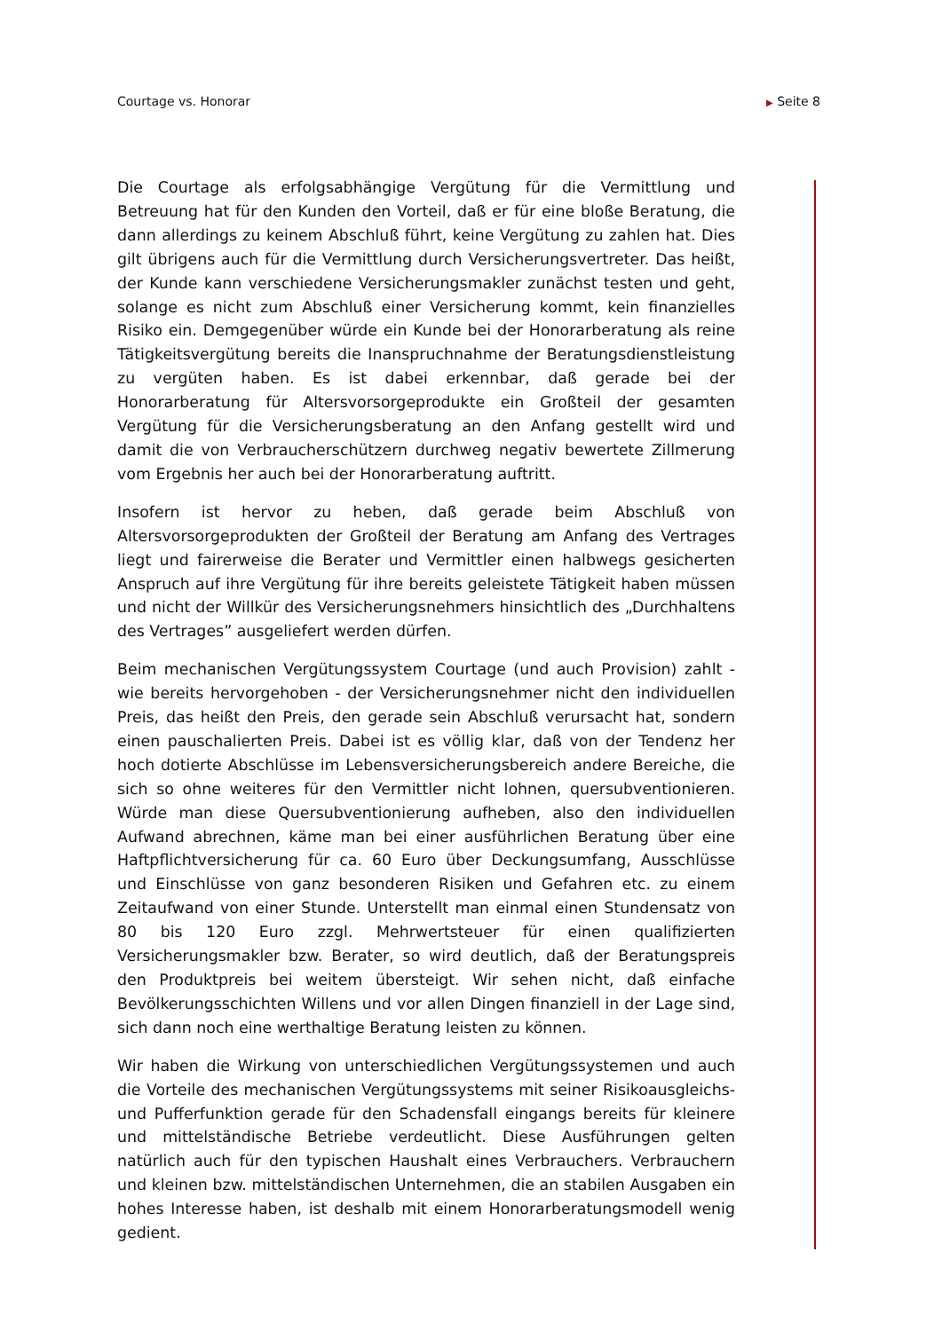Courtage vs. Honorar ▶ Seite 8
Die Courtage als erfolgsabhängige Vergütung für die Vermittlung und Betreuung hat für den Kunden den Vorteil, daß er für eine bloße Beratung, die dann allerdings zu keinem Abschluß führt, keine Vergütung zu zahlen hat. Dies gilt übrigens auch für die Vermittlung durch Versicherungsvertreter. Das heißt, der Kunde kann verschiedene Versicherungsmakler zunächst testen und geht, solange es nicht zum Abschluß einer Versicherung kommt, kein finanzielles Risiko ein. Demgegenüber würde ein Kunde bei der Honorarberatung als reine Tätigkeitsvergütung bereits die Inanspruchnahme der Beratungsdienstleistung zu vergüten haben. Es ist dabei erkennbar, daß gerade bei der Honorarberatung für Altersvorsorgeprodukte ein Großteil der gesamten Vergütung für die Versicherungsberatung an den Anfang gestellt wird und damit die von Verbraucherschützern durchweg negativ bewertete Zillmerung vom Ergebnis her auch bei der Honorarberatung auftritt.
Insofern ist hervor zu heben, daß gerade beim Abschluß von Altersvorsorgeprodukten der Großteil der Beratung am Anfang des Vertrages liegt und fairerweise die Berater und Vermittler einen halbwegs gesicherten Anspruch auf ihre Vergütung für ihre bereits geleistete Tätigkeit haben müssen und nicht der Willkür des Versicherungsnehmers hinsichtlich des „Durchhaltens des Vertrages” ausgeliefert werden dürfen.
Beim mechanischen Vergütungssystem Courtage (und auch Provision) zahlt - wie bereits hervorgehoben - der Versicherungsnehmer nicht den individuellen Preis, das heißt den Preis, den gerade sein Abschluß verursacht hat, sondern einen pauschalierten Preis. Dabei ist es völlig klar, daß von der Tendenz her hoch dotierte Abschlüsse im Lebensversicherungsbereich andere Bereiche, die sich so ohne weiteres für den Vermittler nicht lohnen, quersubventionieren. Würde man diese Quersubventionierung aufheben, also den individuellen Aufwand abrechnen, käme man bei einer ausführlichen Beratung über eine Haftpflichtversicherung für ca. 60 Euro über Deckungsumfang, Ausschlüsse und Einschlüsse von ganz besonderen Risiken und Gefahren etc. zu einem Zeitaufwand von einer Stunde. Unterstellt man einmal einen Stundensatz von 80 bis 120 Euro zzgl. Mehrwertsteuer für einen qualifizierten Versicherungsmakler bzw. Berater, so wird deutlich, daß der Beratungspreis den Produktpreis bei weitem übersteigt. Wir sehen nicht, daß einfache Bevölkerungsschichten Willens und vor allen Dingen finanziell in der Lage sind, sich dann noch eine werthaltige Beratung leisten zu können.
Wir haben die Wirkung von unterschiedlichen Vergütungssystemen und auch die Vorteile des mechanischen Vergütungssystems mit seiner Risikoausgleichs- und Pufferfunktion gerade für den Schadensfall eingangs bereits für kleinere und mittelständische Betriebe verdeutlicht. Diese Ausführungen gelten natürlich auch für den typischen Haushalt eines Verbrauchers. Verbrauchern und kleinen bzw. mittelständischen Unternehmen, die an stabilen Ausgaben ein hohes Interesse haben, ist deshalb mit einem Honorarberatungsmodell wenig gedient.